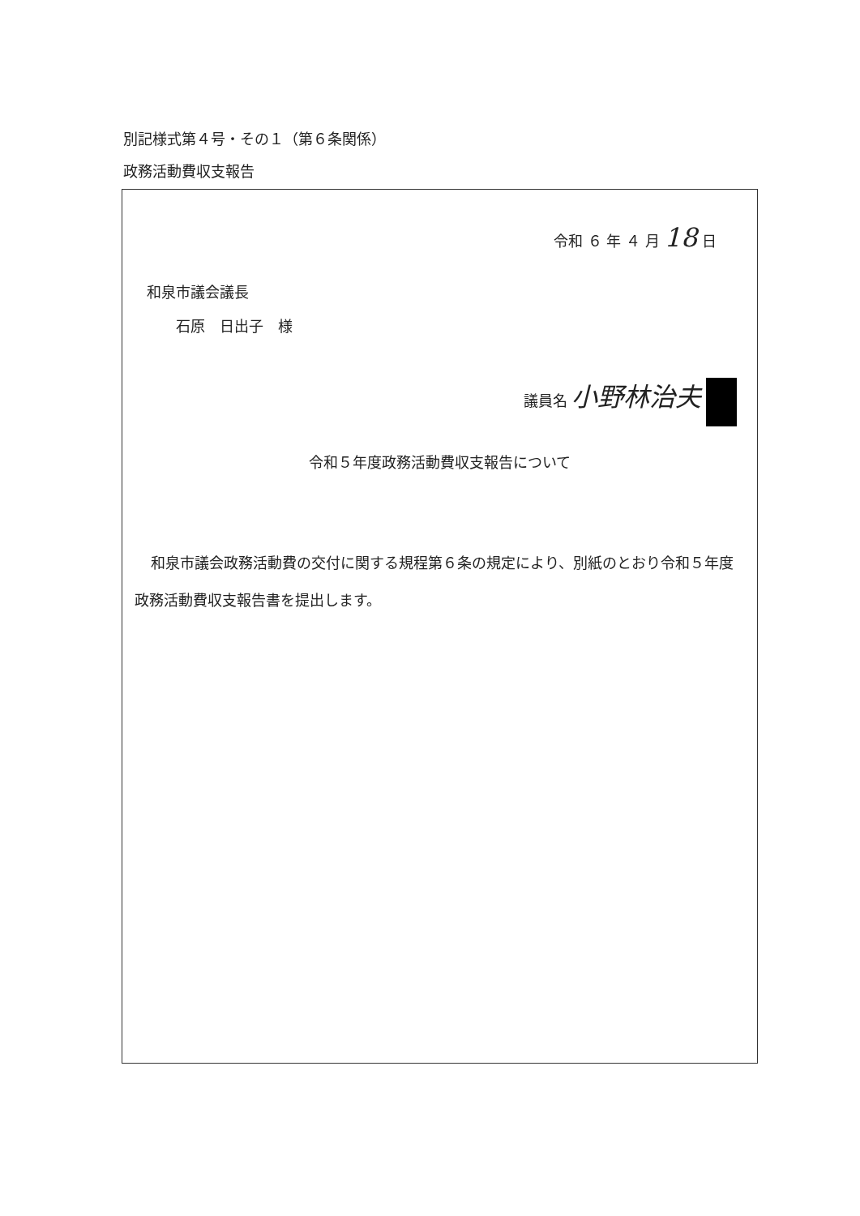別記様式第４号・その１（第６条関係）
政務活動費収支報告
令和 ６ 年 ４ 月 18 日
和泉市議会議長
　　石原　日出子　様
議員名 小野林治夫
令和５年度政務活動費収支報告について
和泉市議会政務活動費の交付に関する規程第６条の規定により、別紙のとおり令和５年度政務活動費収支報告書を提出します。